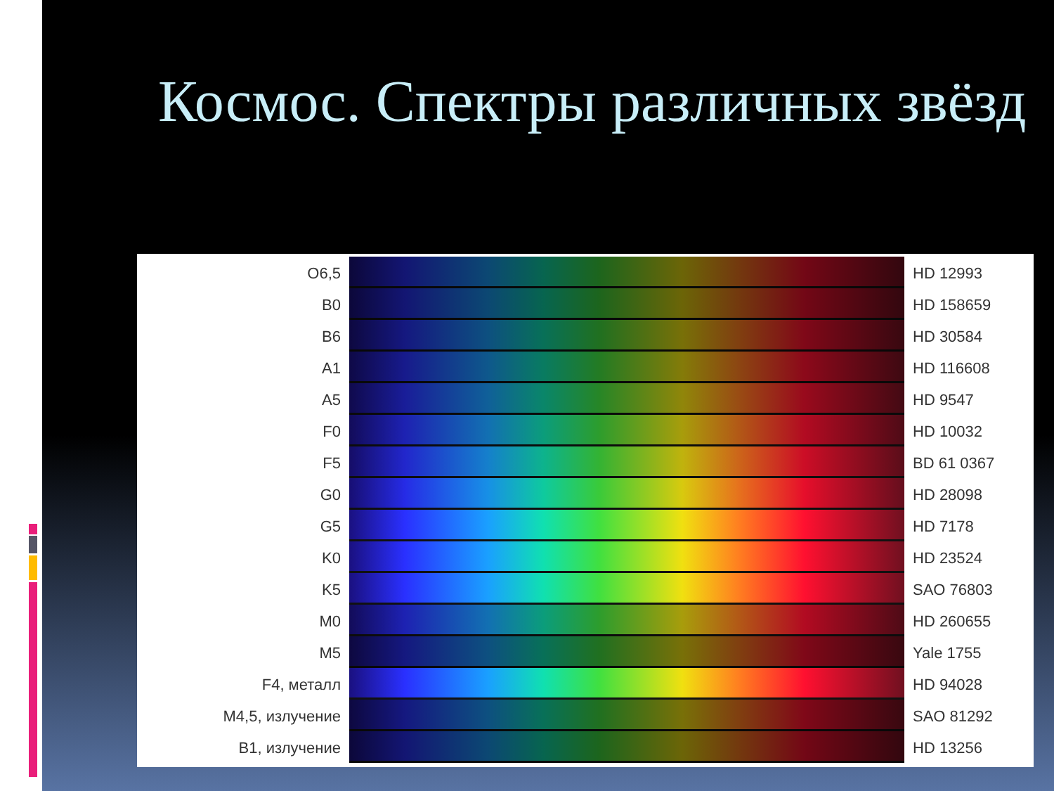Космос. Спектры различных звёзд
O6,5
B0
B6
A1
A5
F0
F5
G0
G5
K0
K5
M0
M5
F4, металл
M4,5, излучение
B1, излучение
HD 12993
HD 158659
HD 30584
HD 116608
HD 9547
HD 10032
BD 61 0367
HD 28098
HD 7178
HD 23524
SAO 76803
HD 260655
Yale 1755
HD 94028
SAO 81292
HD 13256